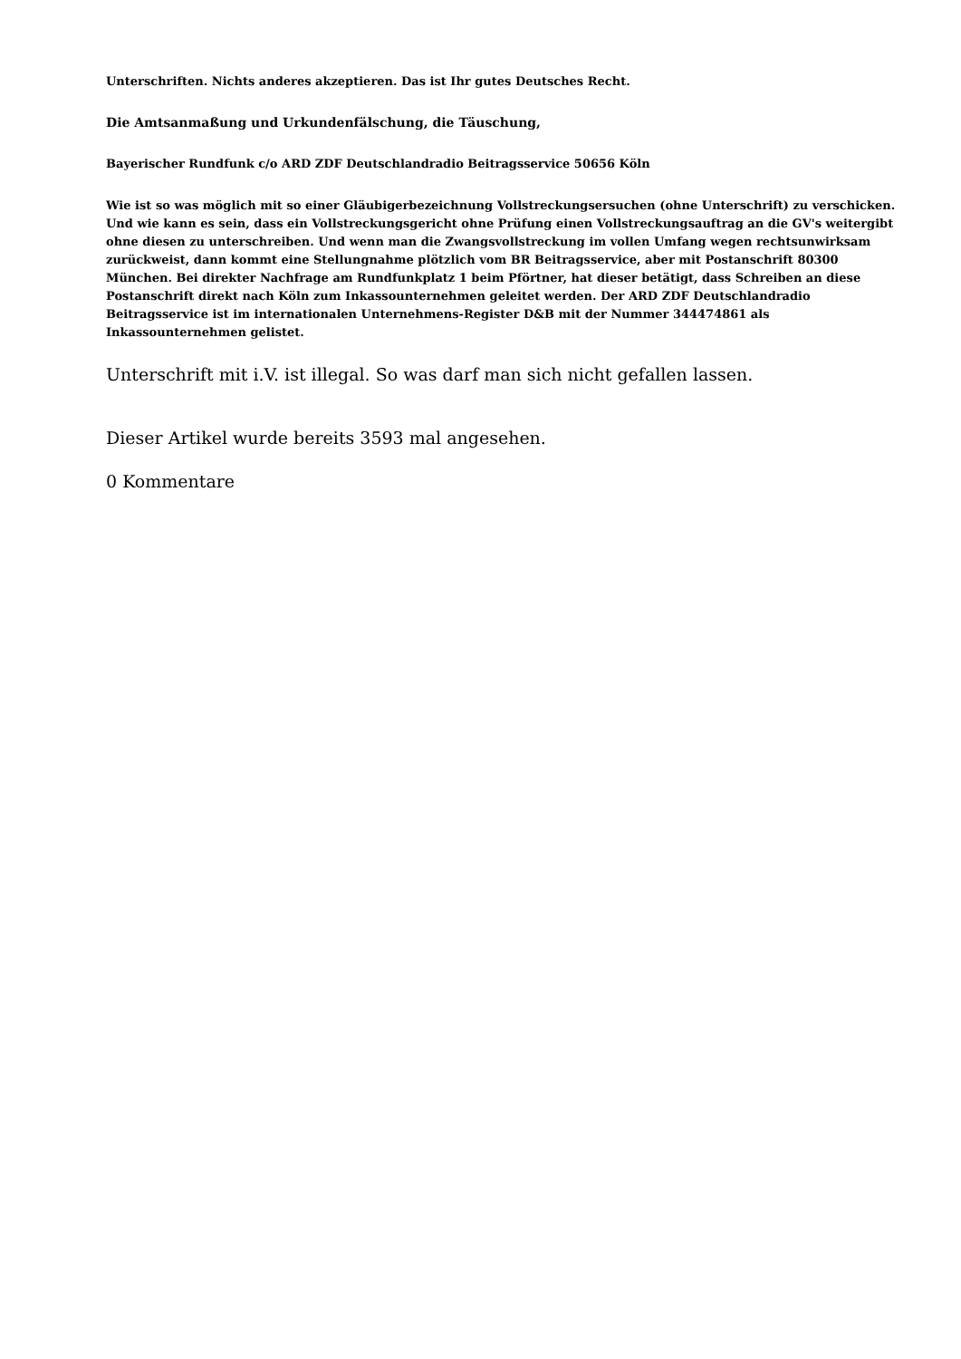Unterschriften. Nichts anderes akzeptieren. Das ist Ihr gutes Deutsches Recht.
Die Amtsanmaßung und Urkundenfälschung, die Täuschung,
Bayerischer Rundfunk c/o ARD ZDF Deutschlandradio Beitragsservice 50656 Köln
Wie ist so was möglich mit so einer Gläubigerbezeichnung Vollstreckungsersuchen (ohne Unterschrift) zu verschicken. Und wie kann es sein, dass ein Vollstreckungsgericht ohne Prüfung einen Vollstreckungsauftrag an die GV's weitergibt ohne diesen zu unterschreiben. Und wenn man die Zwangsvollstreckung im vollen Umfang wegen rechtsunwirksam zurückweist, dann kommt eine Stellungnahme plötzlich vom BR Beitragsservice, aber mit Postanschrift 80300 München. Bei direkter Nachfrage am Rundfunkplatz 1 beim Pförtner, hat dieser betätigt, dass Schreiben an diese Postanschrift direkt nach Köln zum Inkassounternehmen geleitet werden. Der ARD ZDF Deutschlandradio Beitragsservice ist im internationalen Unternehmens-Register D&B mit der Nummer 344474861 als Inkassounternehmen gelistet.
Unterschrift mit i.V. ist illegal. So was darf man sich nicht gefallen lassen.
Dieser Artikel wurde bereits 3593 mal angesehen.
0 Kommentare